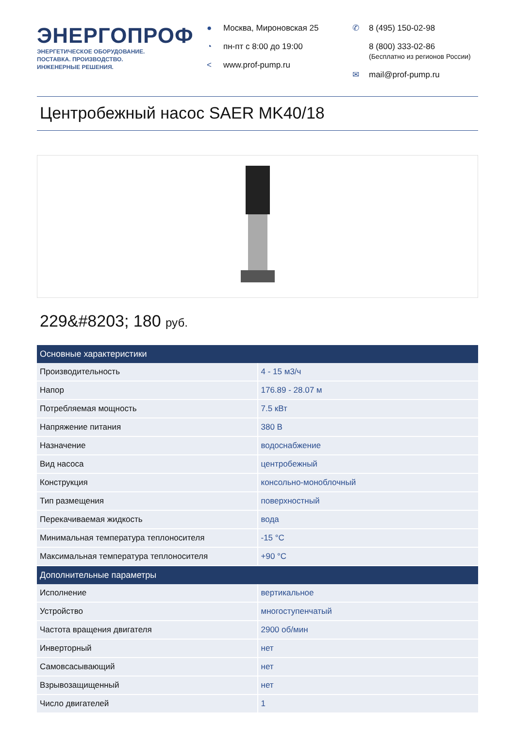ЭНЕРГОПРОФ
ЭНЕРГЕТИЧЕСКОЕ ОБОРУДОВАНИЕ.
ПОСТАВКА. ПРОИЗВОДСТВО.
ИНЖЕНЕРНЫЕ РЕШЕНИЯ.
● Москва, Мироновская 25
◔ пн-пт с 8:00 до 19:00
< www.prof-pump.ru
✆ 8 (495) 150-02-98
8 (800) 333-02-86
(Бесплатно из регионов России)
✉ mail@prof-pump.ru
Центробежный насос SAER MK40/18
229&#8203; 180 руб.
| Основные характеристики | |
| --- | --- |
| Производительность | 4 - 15 м3/ч |
| Напор | 176.89 - 28.07 м |
| Потребляемая мощность | 7.5 кВт |
| Напряжение питания | 380 В |
| Назначение | водоснабжение |
| Вид насоса | центробежный |
| Конструкция | консольно-моноблочный |
| Тип размещения | поверхностный |
| Перекачиваемая жидкость | вода |
| Минимальная температура теплоносителя | -15 °C |
| Максимальная температура теплоносителя | +90 °C |
| Дополнительные параметры | |
| Исполнение | вертикальное |
| Устройство | многоступенчатый |
| Частота вращения двигателя | 2900 об/мин |
| Инверторный | нет |
| Самовсасывающий | нет |
| Взрывозащищенный | нет |
| Число двигателей | 1 |